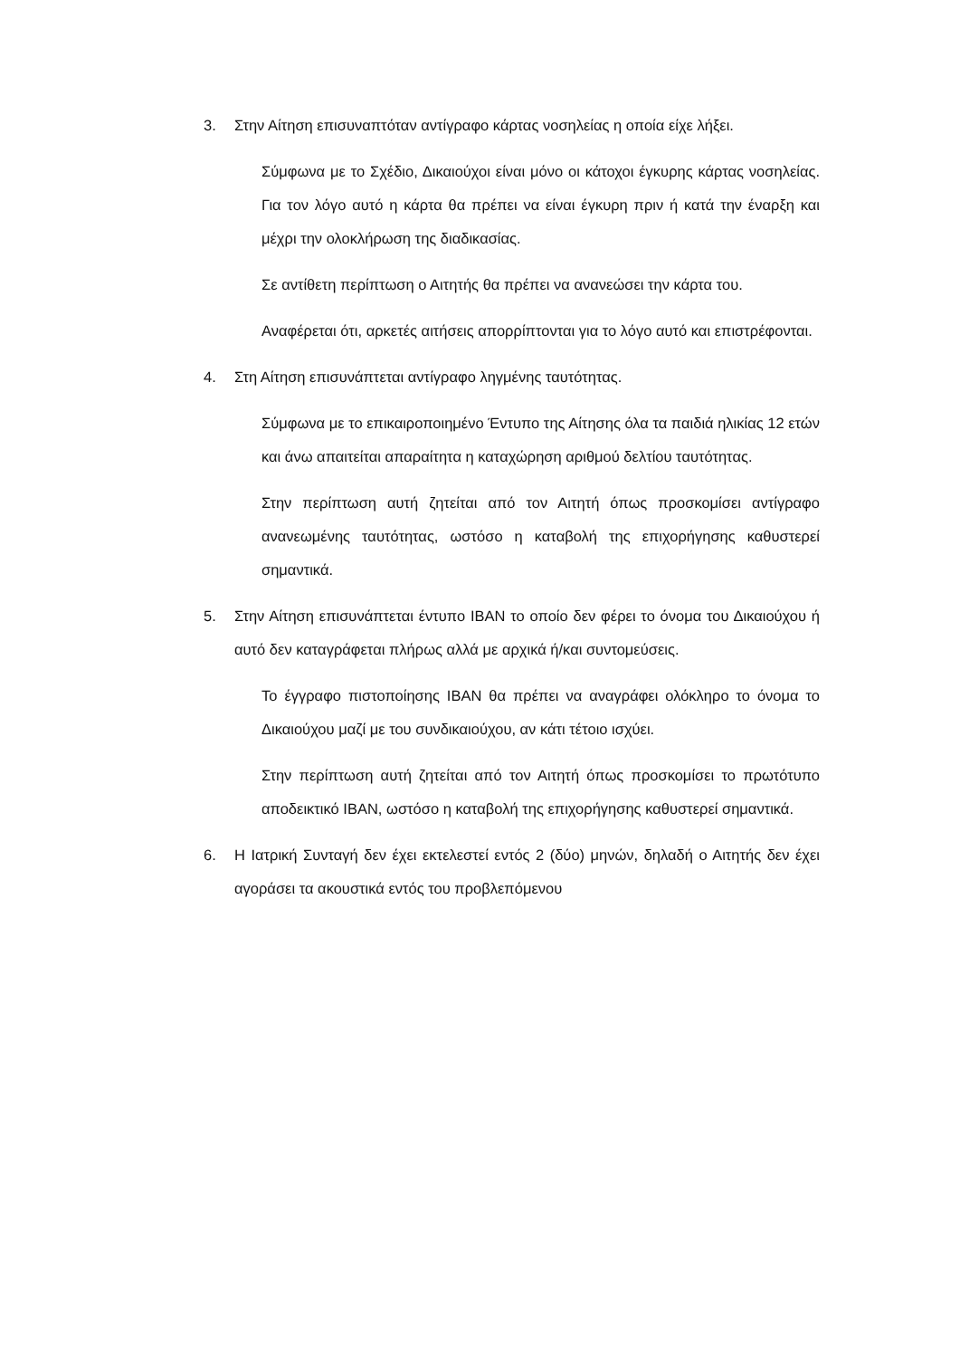3. Στην Αίτηση επισυναπτόταν αντίγραφο κάρτας νοσηλείας η οποία είχε λήξει.
Σύμφωνα με το Σχέδιο, Δικαιούχοι είναι μόνο οι κάτοχοι έγκυρης κάρτας νοσηλείας. Για τον λόγο αυτό η κάρτα θα πρέπει να είναι έγκυρη πριν ή κατά την έναρξη και μέχρι την ολοκλήρωση της διαδικασίας.
Σε αντίθετη περίπτωση ο Αιτητής θα πρέπει να ανανεώσει την κάρτα του.
Αναφέρεται ότι, αρκετές αιτήσεις απορρίπτονται για το λόγο αυτό και επιστρέφονται.
4. Στη Αίτηση επισυνάπτεται αντίγραφο ληγμένης ταυτότητας.
Σύμφωνα με το επικαιροποιημένο Έντυπο της Αίτησης όλα τα παιδιά ηλικίας 12 ετών και άνω απαιτείται απαραίτητα η καταχώρηση αριθμού δελτίου ταυτότητας.
Στην περίπτωση αυτή ζητείται από τον Αιτητή όπως προσκομίσει αντίγραφο ανανεωμένης ταυτότητας, ωστόσο η καταβολή της επιχορήγησης καθυστερεί σημαντικά.
5. Στην Αίτηση επισυνάπτεται έντυπο IBAN το οποίο δεν φέρει το όνομα του Δικαιούχου ή αυτό δεν καταγράφεται πλήρως αλλά με αρχικά ή/και συντομεύσεις.
Το έγγραφο πιστοποίησης IBAN θα πρέπει να αναγράφει ολόκληρο το όνομα το Δικαιούχου μαζί με του συνδικαιούχου, αν κάτι τέτοιο ισχύει.
Στην περίπτωση αυτή ζητείται από τον Αιτητή όπως προσκομίσει το πρωτότυπο αποδεικτικό IBAN, ωστόσο η καταβολή της επιχορήγησης καθυστερεί σημαντικά.
6. Η Ιατρική Συνταγή δεν έχει εκτελεστεί εντός 2 (δύο) μηνών, δηλαδή ο Αιτητής δεν έχει αγοράσει τα ακουστικά εντός του προβλεπόμενου